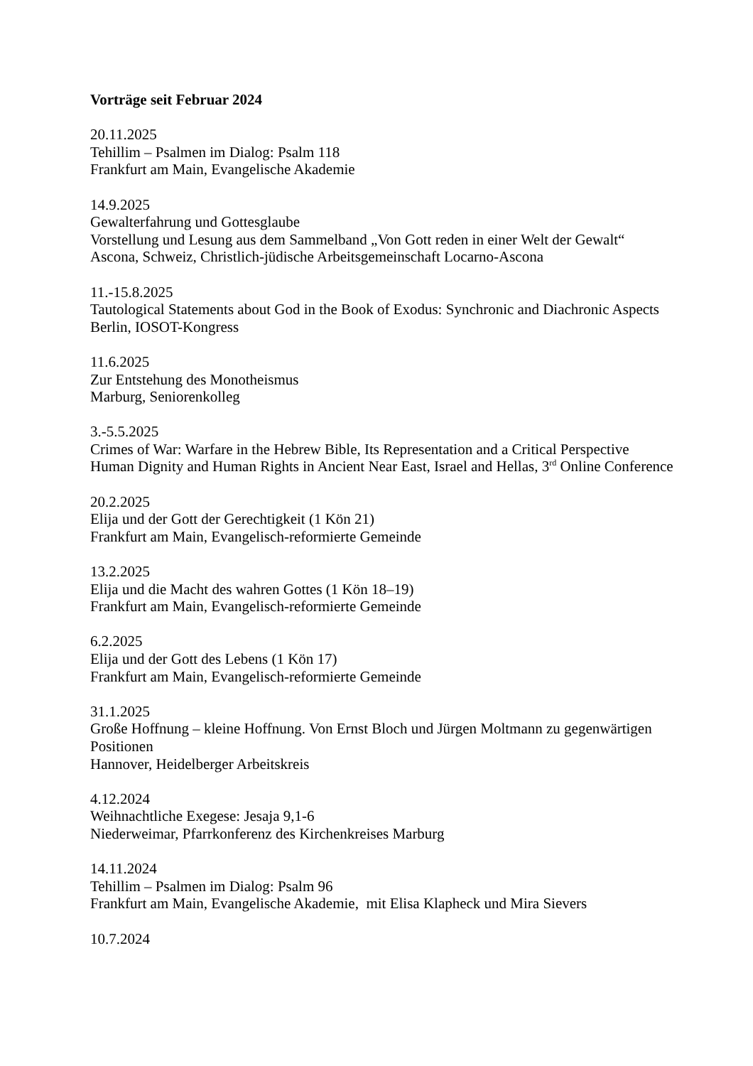Vorträge seit Februar 2024
20.11.2025
Tehillim – Psalmen im Dialog: Psalm 118
Frankfurt am Main, Evangelische Akademie
14.9.2025
Gewalterfahrung und Gottesglaube
Vorstellung und Lesung aus dem Sammelband „Von Gott reden in einer Welt der Gewalt“
Ascona, Schweiz, Christlich-jüdische Arbeitsgemeinschaft Locarno-Ascona
11.-15.8.2025
Tautological Statements about God in the Book of Exodus: Synchronic and Diachronic Aspects
Berlin, IOSOT-Kongress
11.6.2025
Zur Entstehung des Monotheismus
Marburg, Seniorenkolleg
3.-5.5.2025
Crimes of War: Warfare in the Hebrew Bible, Its Representation and a Critical Perspective
Human Dignity and Human Rights in Ancient Near East, Israel and Hellas, 3<sup>rd</sup> Online Conference
20.2.2025
Elija und der Gott der Gerechtigkeit (1 Kön 21)
Frankfurt am Main, Evangelisch-reformierte Gemeinde
13.2.2025
Elija und die Macht des wahren Gottes (1 Kön 18–19)
Frankfurt am Main, Evangelisch-reformierte Gemeinde
6.2.2025
Elija und der Gott des Lebens (1 Kön 17)
Frankfurt am Main, Evangelisch-reformierte Gemeinde
31.1.2025
Große Hoffnung – kleine Hoffnung. Von Ernst Bloch und Jürgen Moltmann zu gegenwärtigen Positionen
Hannover, Heidelberger Arbeitskreis
4.12.2024
Weihnachtliche Exegese: Jesaja 9,1-6
Niederweimar, Pfarrkonferenz des Kirchenkreises Marburg
14.11.2024
Tehillim – Psalmen im Dialog: Psalm 96
Frankfurt am Main, Evangelische Akademie, mit Elisa Klapheck und Mira Sievers
10.7.2024